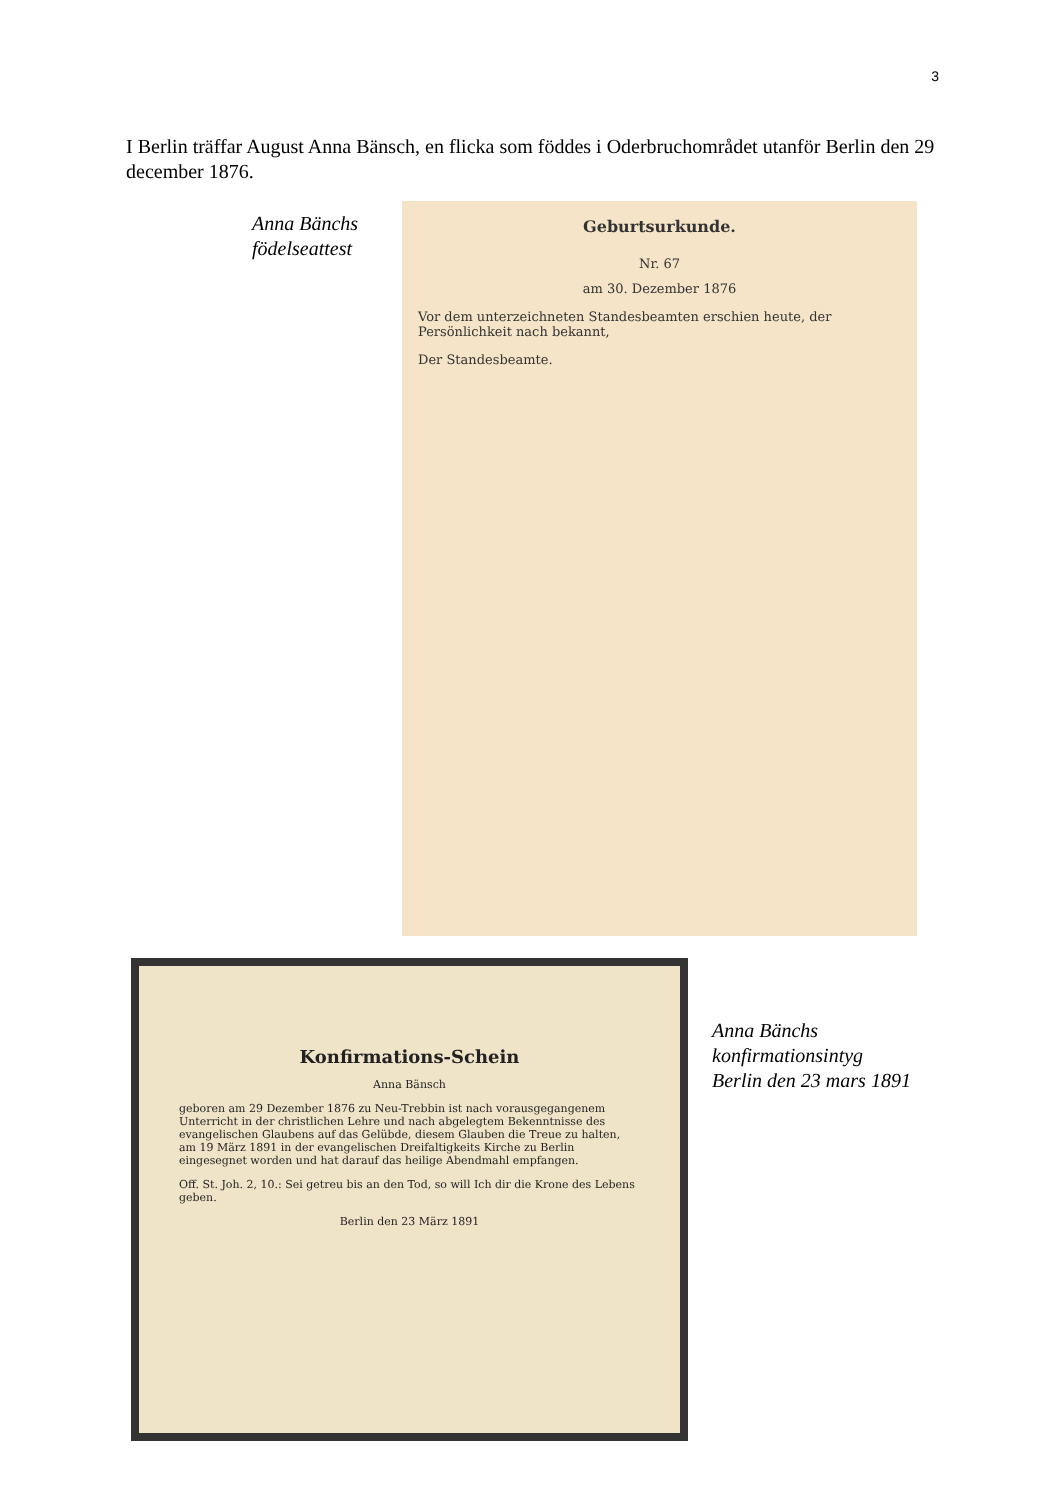3
I Berlin träffar August Anna Bänsch, en flicka som föddes i Oderbruchområdet utanför Berlin den 29 december 1876.
Anna Bänchs
födelseattest
Geburtsurkunde.
Nr. 67
am 30. Dezember 1876
Vor dem unterzeichneten Standesbeamten erschien heute, der Persönlichkeit nach bekannt,
Der Standesbeamte.
Konfirmations-Schein
Anna Bänsch
geboren am 29 Dezember 1876 zu Neu-Trebbin ist nach vorausgegangenem Unterricht in der christlichen Lehre und nach abgelegtem Bekenntnisse des evangelischen Glaubens auf das Gelübde, diesem Glauben die Treue zu halten, am 19 März 1891 in der evangelischen Dreifaltigkeits Kirche zu Berlin eingesegnet worden und hat darauf das heilige Abendmahl empfangen.
Off. St. Joh. 2, 10.: Sei getreu bis an den Tod, so will Ich dir die Krone des Lebens geben.
Berlin den 23 März 1891
Anna Bänchs
konfirmationsintyg
Berlin den 23 mars 1891